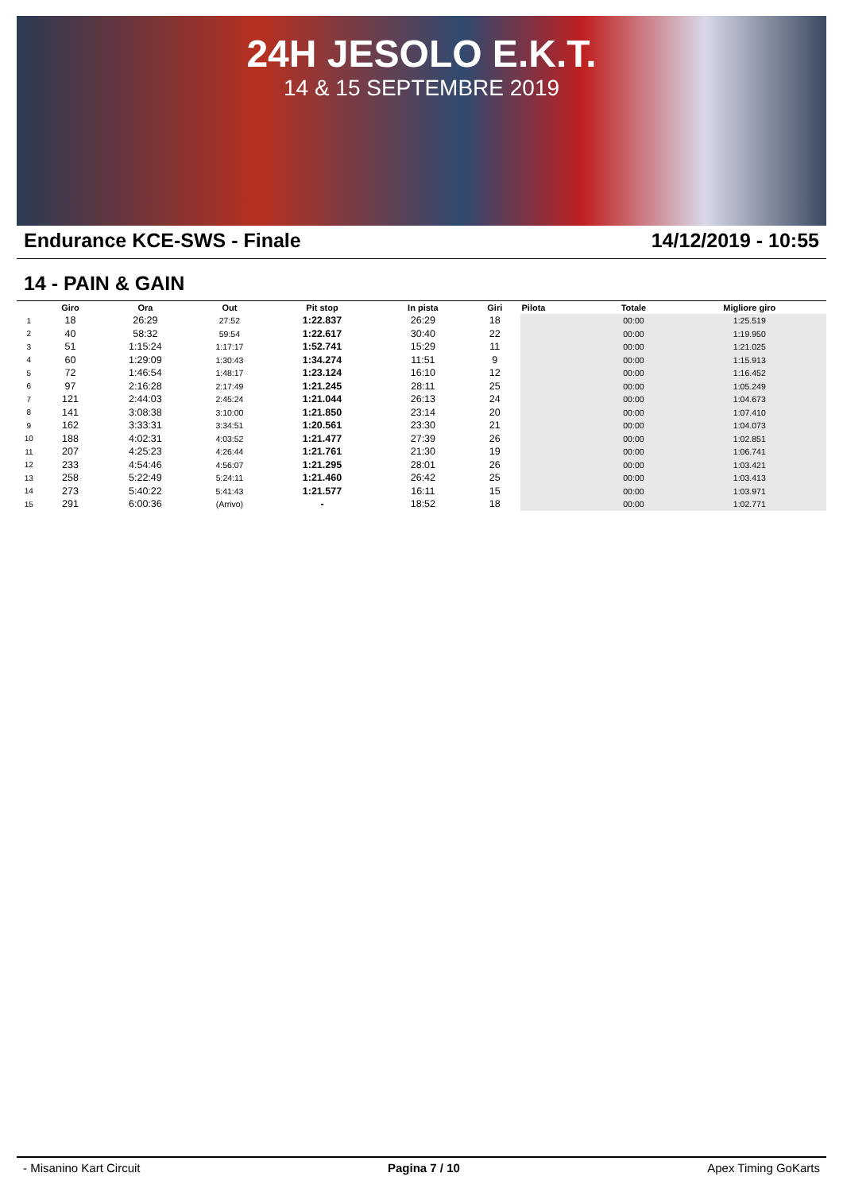24H JESOLO E.K.T.
14 & 15 SEPTEMBRE 2019
Endurance KCE-SWS - Finale 14/12/2019 - 10:55
14 - PAIN & GAIN
| | Giro | Ora | Out | Pit stop | In pista | Giri | Pilota | Totale | Migliore giro |
| --- | --- | --- | --- | --- | --- | --- | --- | --- | --- |
| 1 | 18 | 26:29 | 27:52 | 1:22.837 | 26:29 | 18 | | 00:00 | 1:25.519 |
| 2 | 40 | 58:32 | 59:54 | 1:22.617 | 30:40 | 22 | | 00:00 | 1:19.950 |
| 3 | 51 | 1:15:24 | 1:17:17 | 1:52.741 | 15:29 | 11 | | 00:00 | 1:21.025 |
| 4 | 60 | 1:29:09 | 1:30:43 | 1:34.274 | 11:51 | 9 | | 00:00 | 1:15.913 |
| 5 | 72 | 1:46:54 | 1:48:17 | 1:23.124 | 16:10 | 12 | | 00:00 | 1:16.452 |
| 6 | 97 | 2:16:28 | 2:17:49 | 1:21.245 | 28:11 | 25 | | 00:00 | 1:05.249 |
| 7 | 121 | 2:44:03 | 2:45:24 | 1:21.044 | 26:13 | 24 | | 00:00 | 1:04.673 |
| 8 | 141 | 3:08:38 | 3:10:00 | 1:21.850 | 23:14 | 20 | | 00:00 | 1:07.410 |
| 9 | 162 | 3:33:31 | 3:34:51 | 1:20.561 | 23:30 | 21 | | 00:00 | 1:04.073 |
| 10 | 188 | 4:02:31 | 4:03:52 | 1:21.477 | 27:39 | 26 | | 00:00 | 1:02.851 |
| 11 | 207 | 4:25:23 | 4:26:44 | 1:21.761 | 21:30 | 19 | | 00:00 | 1:06.741 |
| 12 | 233 | 4:54:46 | 4:56:07 | 1:21.295 | 28:01 | 26 | | 00:00 | 1:03.421 |
| 13 | 258 | 5:22:49 | 5:24:11 | 1:21.460 | 26:42 | 25 | | 00:00 | 1:03.413 |
| 14 | 273 | 5:40:22 | 5:41:43 | 1:21.577 | 16:11 | 15 | | 00:00 | 1:03.971 |
| 15 | 291 | 6:00:36 | (Arrivo) | - | 18:52 | 18 | | 00:00 | 1:02.771 |
- Misanino Kart Circuit Pagina 7 / 10 Apex Timing GoKarts